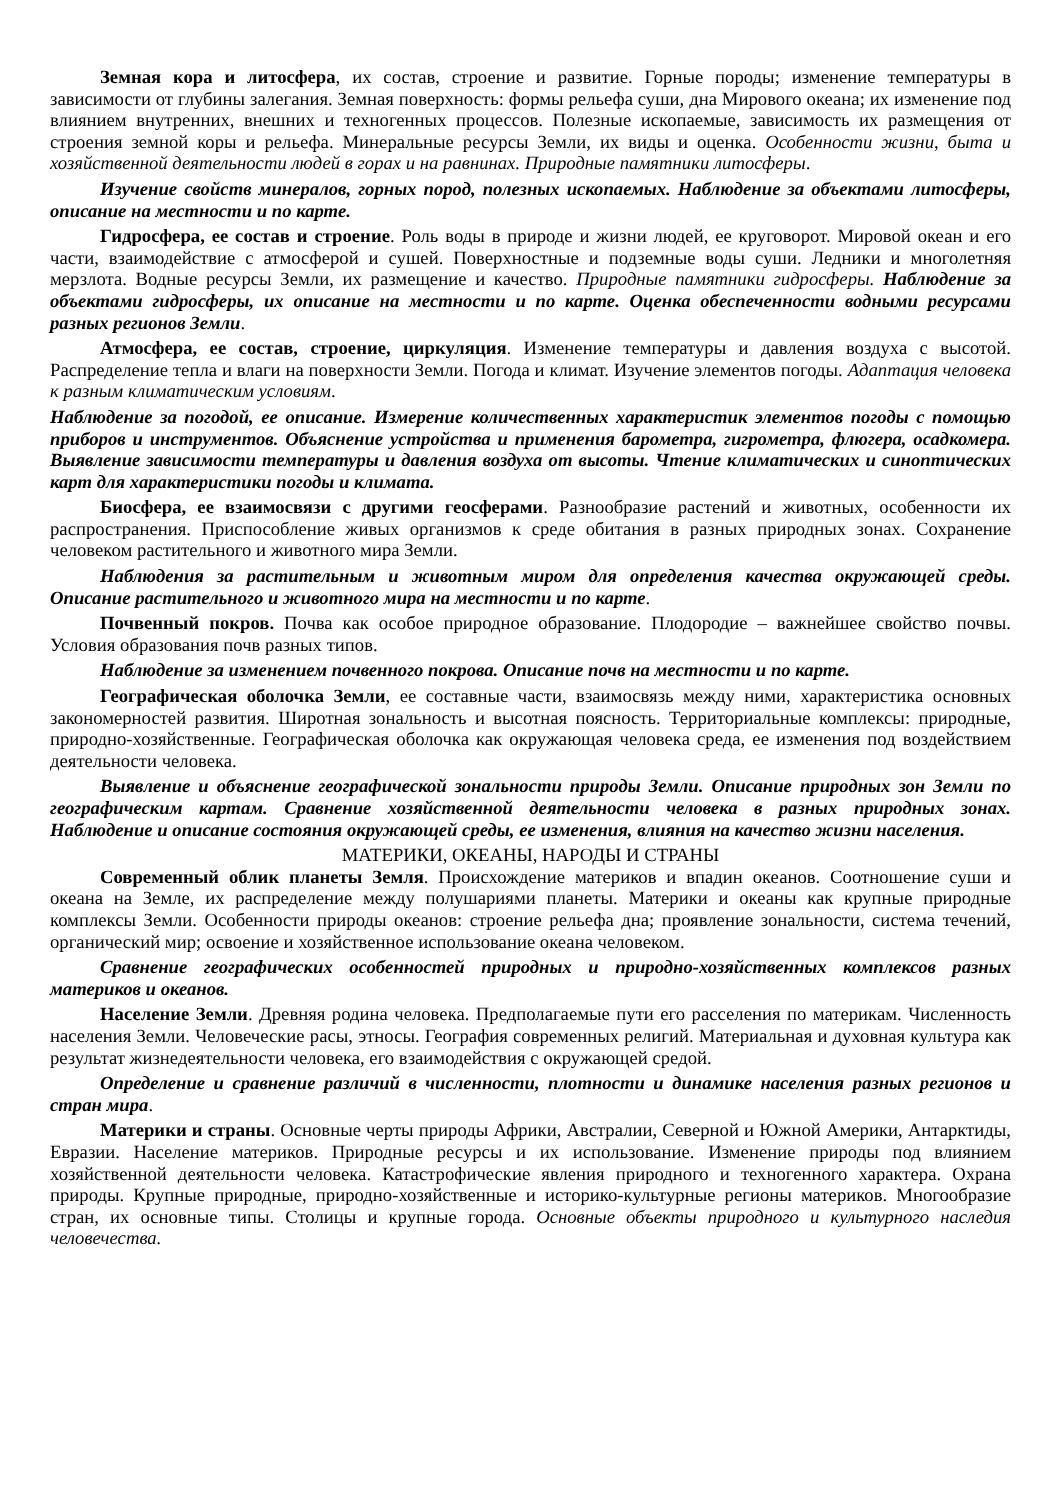Земная кора и литосфера, их состав, строение и развитие. Горные породы; изменение температуры в зависимости от глубины залегания. Земная поверхность: формы рельефа суши, дна Мирового океана; их изменение под влиянием внутренних, внешних и техногенных процессов. Полезные ископаемые, зависимость их размещения от строения земной коры и рельефа. Минеральные ресурсы Земли, их виды и оценка. Особенности жизни, быта и хозяйственной деятельности людей в горах и на равнинах. Природные памятники литосферы.
Изучение свойств минералов, горных пород, полезных ископаемых. Наблюдение за объектами литосферы, описание на местности и по карте.
Гидросфера, ее состав и строение. Роль воды в природе и жизни людей, ее круговорот. Мировой океан и его части, взаимодействие с атмосферой и сушей. Поверхностные и подземные воды суши. Ледники и многолетняя мерзлота. Водные ресурсы Земли, их размещение и качество. Природные памятники гидросферы. Наблюдение за объектами гидросферы, их описание на местности и по карте. Оценка обеспеченности водными ресурсами разных регионов Земли.
Атмосфера, ее состав, строение, циркуляция. Изменение температуры и давления воздуха с высотой. Распределение тепла и влаги на поверхности Земли. Погода и климат. Изучение элементов погоды. Адаптация человека к разным климатическим условиям.
Наблюдение за погодой, ее описание. Измерение количественных характеристик элементов погоды с помощью приборов и инструментов. Объяснение устройства и применения барометра, гигрометра, флюгера, осадкомера. Выявление зависимости температуры и давления воздуха от высоты. Чтение климатических и синоптических карт для характеристики погоды и климата.
Биосфера, ее взаимосвязи с другими геосферами. Разнообразие растений и животных, особенности их распространения. Приспособление живых организмов к среде обитания в разных природных зонах. Сохранение человеком растительного и животного мира Земли.
Наблюдения за растительным и животным миром для определения качества окружающей среды. Описание растительного и животного мира на местности и по карте.
Почвенный покров. Почва как особое природное образование. Плодородие – важнейшее свойство почвы. Условия образования почв разных типов.
Наблюдение за изменением почвенного покрова. Описание почв на местности и по карте.
Географическая оболочка Земли, ее составные части, взаимосвязь между ними, характеристика основных закономерностей развития. Широтная зональность и высотная поясность. Территориальные комплексы: природные, природно-хозяйственные. Географическая оболочка как окружающая человека среда, ее изменения под воздействием деятельности человека.
Выявление и объяснение географической зональности природы Земли. Описание природных зон Земли по географическим картам. Сравнение хозяйственной деятельности человека в разных природных зонах. Наблюдение и описание состояния окружающей среды, ее изменения, влияния на качество жизни населения.
МАТЕРИКИ, ОКЕАНЫ, НАРОДЫ И СТРАНЫ
Современный облик планеты Земля. Происхождение материков и впадин океанов. Соотношение суши и океана на Земле, их распределение между полушариями планеты. Материки и океаны как крупные природные комплексы Земли. Особенности природы океанов: строение рельефа дна; проявление зональности, система течений, органический мир; освоение и хозяйственное использование океана человеком.
Сравнение географических особенностей природных и природно-хозяйственных комплексов разных материков и океанов.
Население Земли. Древняя родина человека. Предполагаемые пути его расселения по материкам. Численность населения Земли. Человеческие расы, этносы. География современных религий. Материальная и духовная культура как результат жизнедеятельности человека, его взаимодействия с окружающей средой.
Определение и сравнение различий в численности, плотности и динамике населения разных регионов и стран мира.
Материки и страны. Основные черты природы Африки, Австралии, Северной и Южной Америки, Антарктиды, Евразии. Население материков. Природные ресурсы и их использование. Изменение природы под влиянием хозяйственной деятельности человека. Катастрофические явления природного и техногенного характера. Охрана природы. Крупные природные, природно-хозяйственные и историко-культурные регионы материков. Многообразие стран, их основные типы. Столицы и крупные города. Основные объекты природного и культурного наследия человечества.